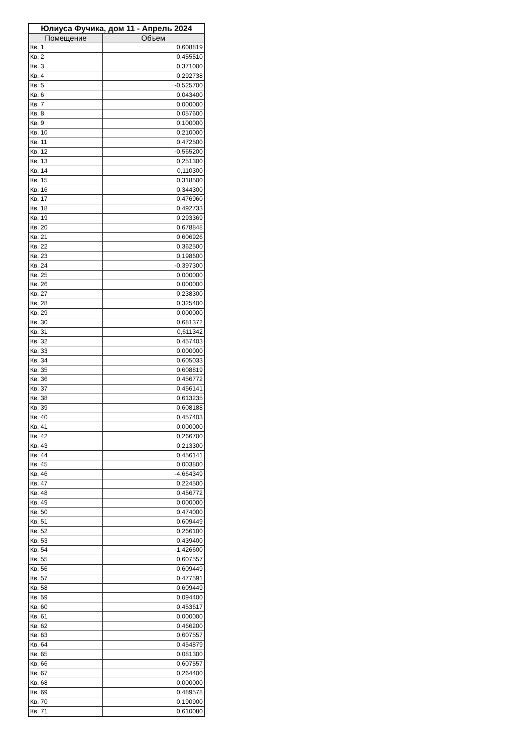| Юлиуса Фучика, дом 11 - Апрель 2024 | |
| --- | --- |
| Помещение | Объем |
| Кв. 1 | 0,608819 |
| Кв. 2 | 0,455510 |
| Кв. 3 | 0,371000 |
| Кв. 4 | 0,292738 |
| Кв. 5 | -0,525700 |
| Кв. 6 | 0,043400 |
| Кв. 7 | 0,000000 |
| Кв. 8 | 0,057600 |
| Кв. 9 | 0,100000 |
| Кв. 10 | 0,210000 |
| Кв. 11 | 0,472500 |
| Кв. 12 | -0,565200 |
| Кв. 13 | 0,251300 |
| Кв. 14 | 0,110300 |
| Кв. 15 | 0,318500 |
| Кв. 16 | 0,344300 |
| Кв. 17 | 0,476960 |
| Кв. 18 | 0,492733 |
| Кв. 19 | 0,293369 |
| Кв. 20 | 0,678848 |
| Кв. 21 | 0,606926 |
| Кв. 22 | 0,362500 |
| Кв. 23 | 0,198600 |
| Кв. 24 | -0,397300 |
| Кв. 25 | 0,000000 |
| Кв. 26 | 0,000000 |
| Кв. 27 | 0,238300 |
| Кв. 28 | 0,325400 |
| Кв. 29 | 0,000000 |
| Кв. 30 | 0,681372 |
| Кв. 31 | 0,611342 |
| Кв. 32 | 0,457403 |
| Кв. 33 | 0,000000 |
| Кв. 34 | 0,605033 |
| Кв. 35 | 0,608819 |
| Кв. 36 | 0,456772 |
| Кв. 37 | 0,456141 |
| Кв. 38 | 0,613235 |
| Кв. 39 | 0,608188 |
| Кв. 40 | 0,457403 |
| Кв. 41 | 0,000000 |
| Кв. 42 | 0,266700 |
| Кв. 43 | 0,213300 |
| Кв. 44 | 0,456141 |
| Кв. 45 | 0,003800 |
| Кв. 46 | -4,664349 |
| Кв. 47 | 0,224500 |
| Кв. 48 | 0,456772 |
| Кв. 49 | 0,000000 |
| Кв. 50 | 0,474000 |
| Кв. 51 | 0,609449 |
| Кв. 52 | 0,266100 |
| Кв. 53 | 0,439400 |
| Кв. 54 | -1,426600 |
| Кв. 55 | 0,607557 |
| Кв. 56 | 0,609449 |
| Кв. 57 | 0,477591 |
| Кв. 58 | 0,609449 |
| Кв. 59 | 0,094400 |
| Кв. 60 | 0,453617 |
| Кв. 61 | 0,000000 |
| Кв. 62 | 0,466200 |
| Кв. 63 | 0,607557 |
| Кв. 64 | 0,454879 |
| Кв. 65 | 0,081300 |
| Кв. 66 | 0,607557 |
| Кв. 67 | 0,264400 |
| Кв. 68 | 0,000000 |
| Кв. 69 | 0,489578 |
| Кв. 70 | 0,190900 |
| Кв. 71 | 0,610080 |